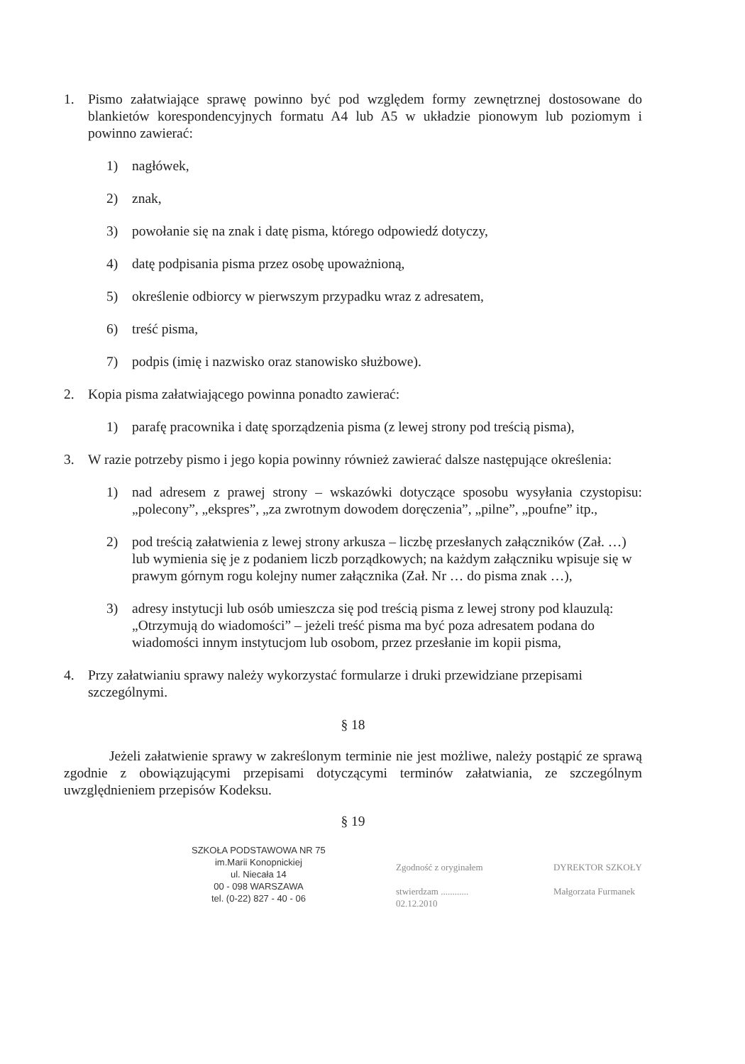1. Pismo załatwiające sprawę powinno być pod względem formy zewnętrznej dostosowane do blankietów korespondencyjnych formatu A4 lub A5 w układzie pionowym lub poziomym i powinno zawierać:
1) nagłówek,
2) znak,
3) powołanie się na znak i datę pisma, którego odpowiedź dotyczy,
4) datę podpisania pisma przez osobę upoważnioną,
5) określenie odbiorcy w pierwszym przypadku wraz z adresatem,
6) treść pisma,
7) podpis (imię i nazwisko oraz stanowisko służbowe).
2. Kopia pisma załatwiającego powinna ponadto zawierać:
1) parafę pracownika i datę sporządzenia pisma (z lewej strony pod treścią pisma),
3. W razie potrzeby pismo i jego kopia powinny również zawierać dalsze następujące określenia:
1) nad adresem z prawej strony – wskazówki dotyczące sposobu wysyłania czystopisu: „polecony”, „ekspres”, „za zwrotnym dowodem doręczenia”, „pilne”, „poufne” itp.,
2) pod treścią załatwienia z lewej strony arkusza – liczbę przesłanych załączników (Zał. …) lub wymienia się je z podaniem liczb porządkowych; na każdym załączniku wpisuje się w prawym górnym rogu kolejny numer załącznika (Zał. Nr … do pisma znak …),
3) adresy instytucji lub osób umieszcza się pod treścią pisma z lewej strony pod klauzulą: „Otrzymują do wiadomości” – jeżeli treść pisma ma być poza adresatem podana do wiadomości innym instytucjom lub osobom, przez przesłanie im kopii pisma,
4. Przy załatwianiu sprawy należy wykorzystać formularze i druki przewidziane przepisami szczególnymi.
§ 18
Jeżeli załatwienie sprawy w zakreślonym terminie nie jest możliwe, należy postąpić ze sprawą zgodnie z obowiązującymi przepisami dotyczącymi terminów załatwiania, ze szczególnym uwzględnieniem przepisów Kodeksu.
§ 19
SZKOŁA PODSTAWOWA NR 75
im.Marii Konopnickiej
ul. Niecała 14
00 - 098 WARSZAWA
tel. (0-22) 827 - 40 - 06
Zgodność z oryginałem
stwierdzam ............
02.12.2010
DYREKTOR SZKOŁY
Małgorzata Furmanek